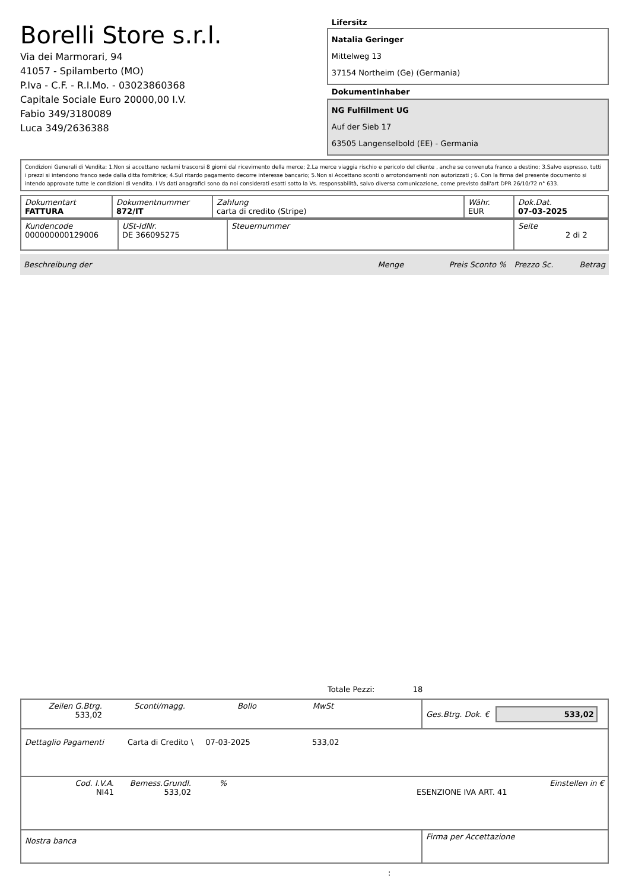Borelli Store s.r.l.
Via dei Marmorari, 94
41057 - Spilamberto (MO)
P.Iva - C.F. - R.I.Mo. - 03023860368
Capitale Sociale Euro 20000,00 I.V.
Fabio 349/3180089
Luca 349/2636388
Lifersitz
Natalia Geringer
Mittelweg 13
37154 Northeim (Ge) (Germania)
Dokumentinhaber
NG Fulfillment UG
Auf der Sieb 17
63505 Langenselbold (EE) - Germania
Condizioni Generali di Vendita: 1.Non si accettano reclami trascorsi 8 giorni dal ricevimento della merce; 2.La merce viaggia rischio e pericolo del cliente , anche se convenuta franco a destino; 3.Salvo espresso, tutti i prezzi si intendono franco sede dalla ditta fornitrice; 4.Sul ritardo pagamento decorre interesse bancario; 5.Non si Accettano sconti o arrotondamenti non autorizzati ; 6. Con la firma del presente documento si intendo approvate tutte le condizioni di vendita. I Vs dati anagrafici sono da noi considerati esatti sotto la Vs. responsabilità, salvo diversa comunicazione, come previsto dall'art DPR 26/10/72 n° 633.
| Dokumentart FATTURA | Dokumentnummer 872/IT | Zahlung carta di credito (Stripe) | Währ. EUR | Dok.Dat. 07-03-2025 |
| Kundencode 000000000129006 | USt-IdNr. DE 366095275 | Steuernummer | Seite 2 di 2 |
Beschreibung der Menge Preis Sconto % Prezzo Sc. Betrag
Totale Pezzi: 18
| Zeilen G.Btrg. Sconti/magg. Bollo MwSt 533,02 | Ges.Btrg. Dok. € 533,02 |
| Dettaglio Pagamenti Carta di Credito \ 07-03-2025 533,02 | |
| Cod. I.V.A. Bemess.Grundl. % Einstellen in € NI41 533,02 ESENZIONE IVA ART. 41 | |
| Nostra banca | Firma per Accettazione |
: